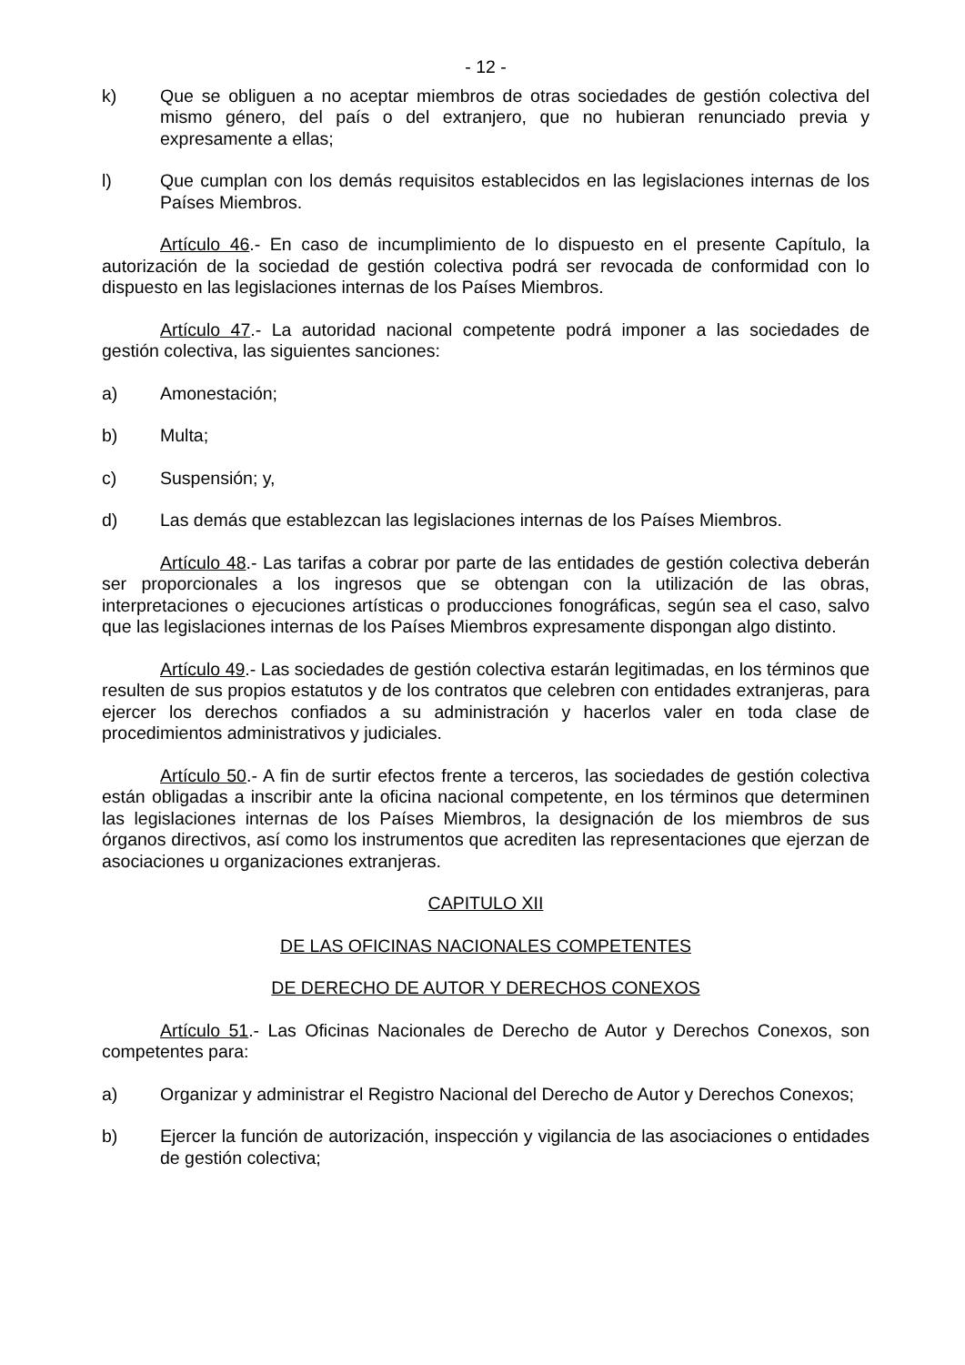- 12 -
k) Que se obliguen a no aceptar miembros de otras sociedades de gestión colectiva del mismo género, del país o del extranjero, que no hubieran renunciado previa y expresamente a ellas;
l) Que cumplan con los demás requisitos establecidos en las legislaciones internas de los Países Miembros.
Artículo 46.- En caso de incumplimiento de lo dispuesto en el presente Capítulo, la autorización de la sociedad de gestión colectiva podrá ser revocada de conformidad con lo dispuesto en las legislaciones internas de los Países Miembros.
Artículo 47.- La autoridad nacional competente podrá imponer a las sociedades de gestión colectiva, las siguientes sanciones:
a) Amonestación;
b) Multa;
c) Suspensión; y,
d) Las demás que establezcan las legislaciones internas de los Países Miembros.
Artículo 48.- Las tarifas a cobrar por parte de las entidades de gestión colectiva deberán ser proporcionales a los ingresos que se obtengan con la utilización de las obras, interpretaciones o ejecuciones artísticas o producciones fonográficas, según sea el caso, salvo que las legislaciones internas de los Países Miembros expresamente dispongan algo distinto.
Artículo 49.- Las sociedades de gestión colectiva estarán legitimadas, en los términos que resulten de sus propios estatutos y de los contratos que celebren con entidades extranjeras, para ejercer los derechos confiados a su administración y hacerlos valer en toda clase de procedimientos administrativos y judiciales.
Artículo 50.- A fin de surtir efectos frente a terceros, las sociedades de gestión colectiva están obligadas a inscribir ante la oficina nacional competente, en los términos que determinen las legislaciones internas de los Países Miembros, la designación de los miembros de sus órganos directivos, así como los instrumentos que acrediten las representaciones que ejerzan de asociaciones u organizaciones extranjeras.
CAPITULO XII
DE LAS OFICINAS NACIONALES COMPETENTES
DE DERECHO DE AUTOR Y DERECHOS CONEXOS
Artículo 51.- Las Oficinas Nacionales de Derecho de Autor y Derechos Conexos, son competentes para:
a) Organizar y administrar el Registro Nacional del Derecho de Autor y Derechos Conexos;
b) Ejercer la función de autorización, inspección y vigilancia de las asociaciones o entidades de gestión colectiva;